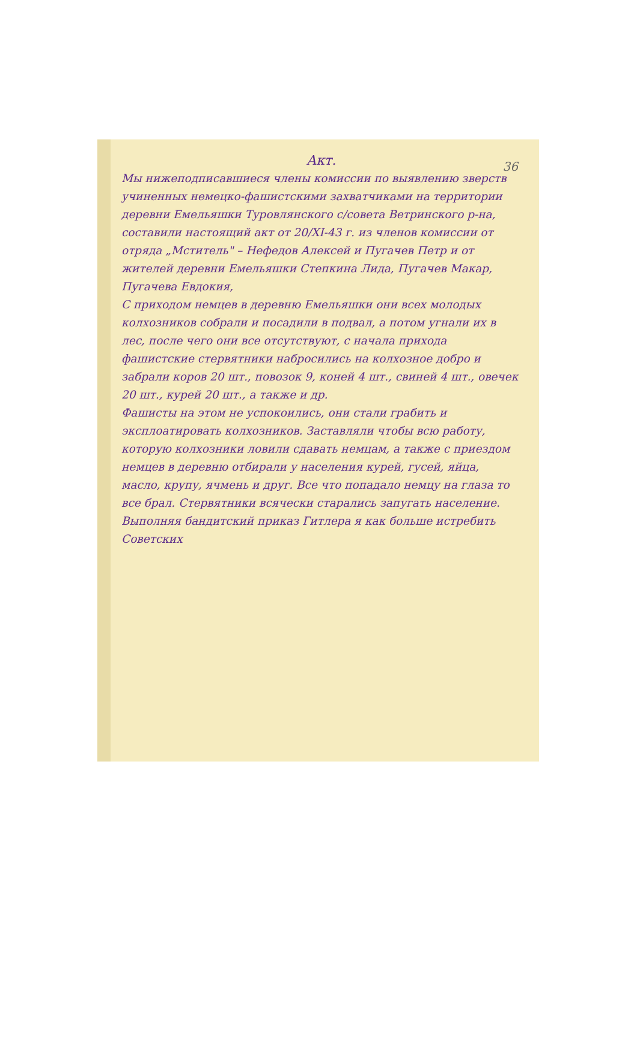36
Акт.
Мы нижеподписавшиеся члены комиссии по выявлению зверств учиненных немецко-фашистскими захватчиками на территории деревни Емельяшки Туровлянского с/совета Ветринского р-на, составили настоящий акт от 20/XI-43 г. из членов комиссии от отряда „Мститель" – Нефедов Алексей и Пугачев Петр и от жителей деревни Емельяшки Степкина Лида, Пугачев Макар, Пугачева Евдокия,
С приходом немцев в деревню Емельяшки они всех молодых колхозников собрали и посадили в подвал, а потом угнали их в лес, после чего они все отсутствуют, с начала прихода фашистские стервятники набросились на колхозное добро и забрали коров 20 шт., повозок 9, коней 4 шт., свиней 4 шт., овечек 20 шт., курей 20 шт., а также и др.
Фашисты на этом не успокоились, они стали грабить и эксплоатировать колхозников. Заставляли чтобы всю работу, которую колхозники ловили сдавать немцам, а также с приездом немцев в деревню отбирали у населения курей, гусей, яйца, масло, крупу, ячмень и друг. Все что попадало немцу на глаза то все брал. Стервятники всячески старались запугать население. Выполняя бандитский приказ Гитлера я как больше истребить Советских